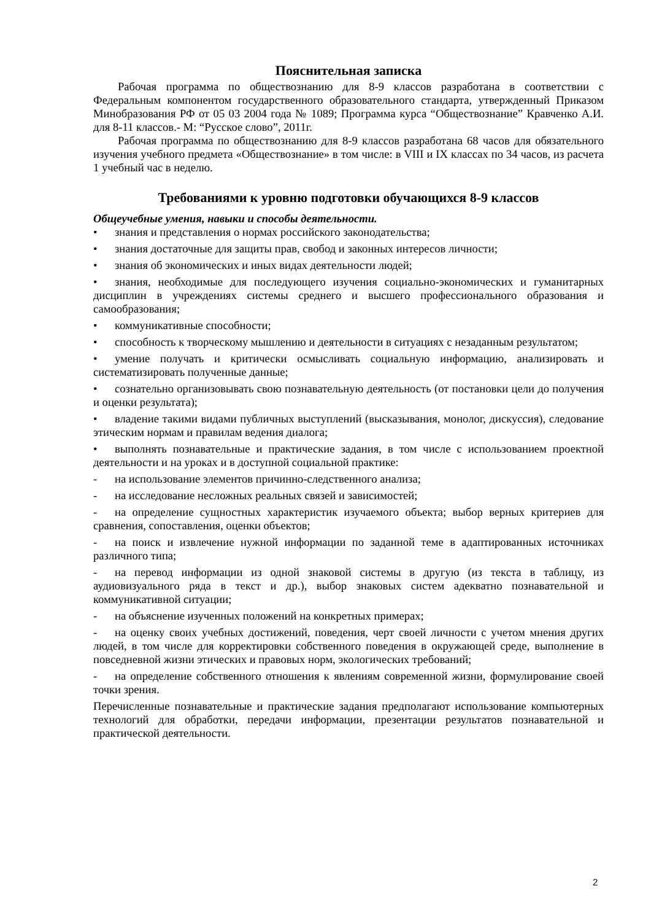Пояснительная записка
Рабочая программа по обществознанию для 8-9 классов разработана в соответствии с Федеральным компонентом государственного образовательного стандарта, утвержденный Приказом Минобразования РФ от 05 03 2004 года № 1089; Программа курса “Обществознание” Кравченко А.И. для 8-11 классов.- М: “Русское слово”, 2011г.
Рабочая программа по обществознанию для 8-9 классов разработана 68 часов для обязательного изучения учебного предмета «Обществознание» в том числе: в VIII и IX классах по 34 часов, из расчета 1 учебный час в неделю.
Требованиями к уровню подготовки обучающихся 8-9 классов
Общеучебные умения, навыки и способы деятельности.
• знания и представления о нормах российского законодательства;
• знания достаточные для защиты прав, свобод и законных интересов личности;
• знания об экономических и иных видах деятельности людей;
• знания, необходимые для последующего изучения социально-экономических и гуманитарных дисциплин в учреждениях системы среднего и высшего профессионального образования и самообразования;
• коммуникативные способности;
• способность к творческому мышлению и деятельности в ситуациях с незаданным результатом;
• умение получать и критически осмысливать социальную информацию, анализировать и систематизировать полученные данные;
• сознательно организовывать свою познавательную деятельность (от постановки цели до получения и оценки результата);
• владение такими видами публичных выступлений (высказывания, монолог, дискуссия), следование этическим нормам и правилам ведения диалога;
• выполнять познавательные и практические задания, в том числе с использованием проектной деятельности и на уроках и в доступной социальной практике:
- на использование элементов причинно-следственного анализа;
- на исследование несложных реальных связей и зависимостей;
- на определение сущностных характеристик изучаемого объекта; выбор верных критериев для сравнения, сопоставления, оценки объектов;
- на поиск и извлечение нужной информации по заданной теме в адаптированных источниках различного типа;
- на перевод информации из одной знаковой системы в другую (из текста в таблицу, из аудиовизуального ряда в текст и др.), выбор знаковых систем адекватно познавательной и коммуникативной ситуации;
- на объяснение изученных положений на конкретных примерах;
- на оценку своих учебных достижений, поведения, черт своей личности с учетом мнения других людей, в том числе для корректировки собственного поведения в окружающей среде, выполнение в повседневной жизни этических и правовых норм, экологических требований;
- на определение собственного отношения к явлениям современной жизни, формулирование своей точки зрения.
Перечисленные познавательные и практические задания предполагают использование компьютерных технологий для обработки, передачи информации, презентации результатов познавательной и практической деятельности.
2